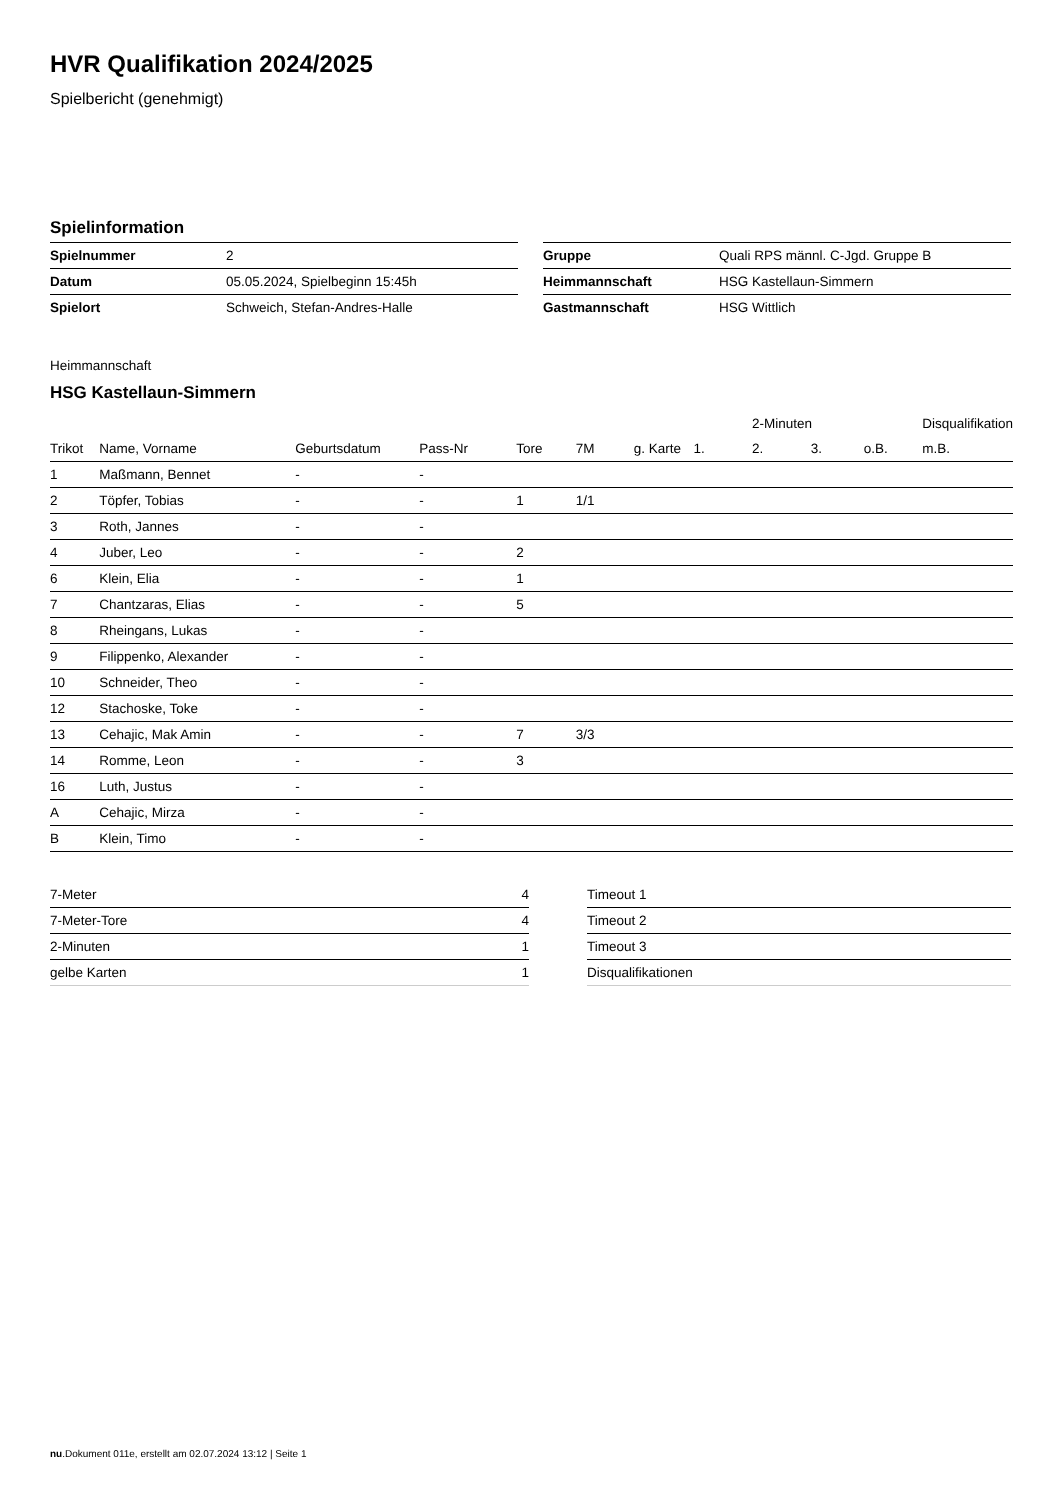HVR Qualifikation 2024/2025
Spielbericht (genehmigt)
Spielinformation
| Spielnummer | 2 |
| Datum | 05.05.2024, Spielbeginn 15:45h |
| Spielort | Schweich, Stefan-Andres-Halle |
| Gruppe | Quali RPS männl. C-Jgd. Gruppe B |
| Heimmannschaft | HSG Kastellaun-Simmern |
| Gastmannschaft | HSG Wittlich |
Heimmannschaft
HSG Kastellaun-Simmern
| | | | | | | | | 2-Minuten | | | Disqualifikation |
| --- | --- | --- | --- | --- | --- | --- | --- | --- | --- | --- | --- |
| Trikot | Name, Vorname | Geburtsdatum | Pass-Nr | Tore | 7M | g. Karte | 1. | 2. | 3. | o.B. | m.B. |
| 1 | Maßmann, Bennet | - | - | | | | | | | | |
| 2 | Töpfer, Tobias | - | - | 1 | 1/1 | | | | | | |
| 3 | Roth, Jannes | - | - | | | | | | | | |
| 4 | Juber, Leo | - | - | 2 | | | | | | | |
| 6 | Klein, Elia | - | - | 1 | | | | | | | |
| 7 | Chantzaras, Elias | - | - | 5 | | | | | | | |
| 8 | Rheingans, Lukas | - | - | | | | | | | | |
| 9 | Filippenko, Alexander | - | - | | | | | | | | |
| 10 | Schneider, Theo | - | - | | | | | | | | |
| 12 | Stachoske, Toke | - | - | | | | | | | | |
| 13 | Cehajic, Mak Amin | - | - | 7 | 3/3 | | | | | | |
| 14 | Romme, Leon | - | - | 3 | | | | | | | |
| 16 | Luth, Justus | - | - | | | | | | | | |
| A | Cehajic, Mirza | - | - | | | | | | | | |
| B | Klein, Timo | - | - | | | | | | | | |
| 7-Meter | 4 |
| 7-Meter-Tore | 4 |
| 2-Minuten | 1 |
| gelbe Karten | 1 |
| Timeout 1 |
| Timeout 2 |
| Timeout 3 |
| Disqualifikationen |
nu.Dokument 011e, erstellt am 02.07.2024 13:12 | Seite 1